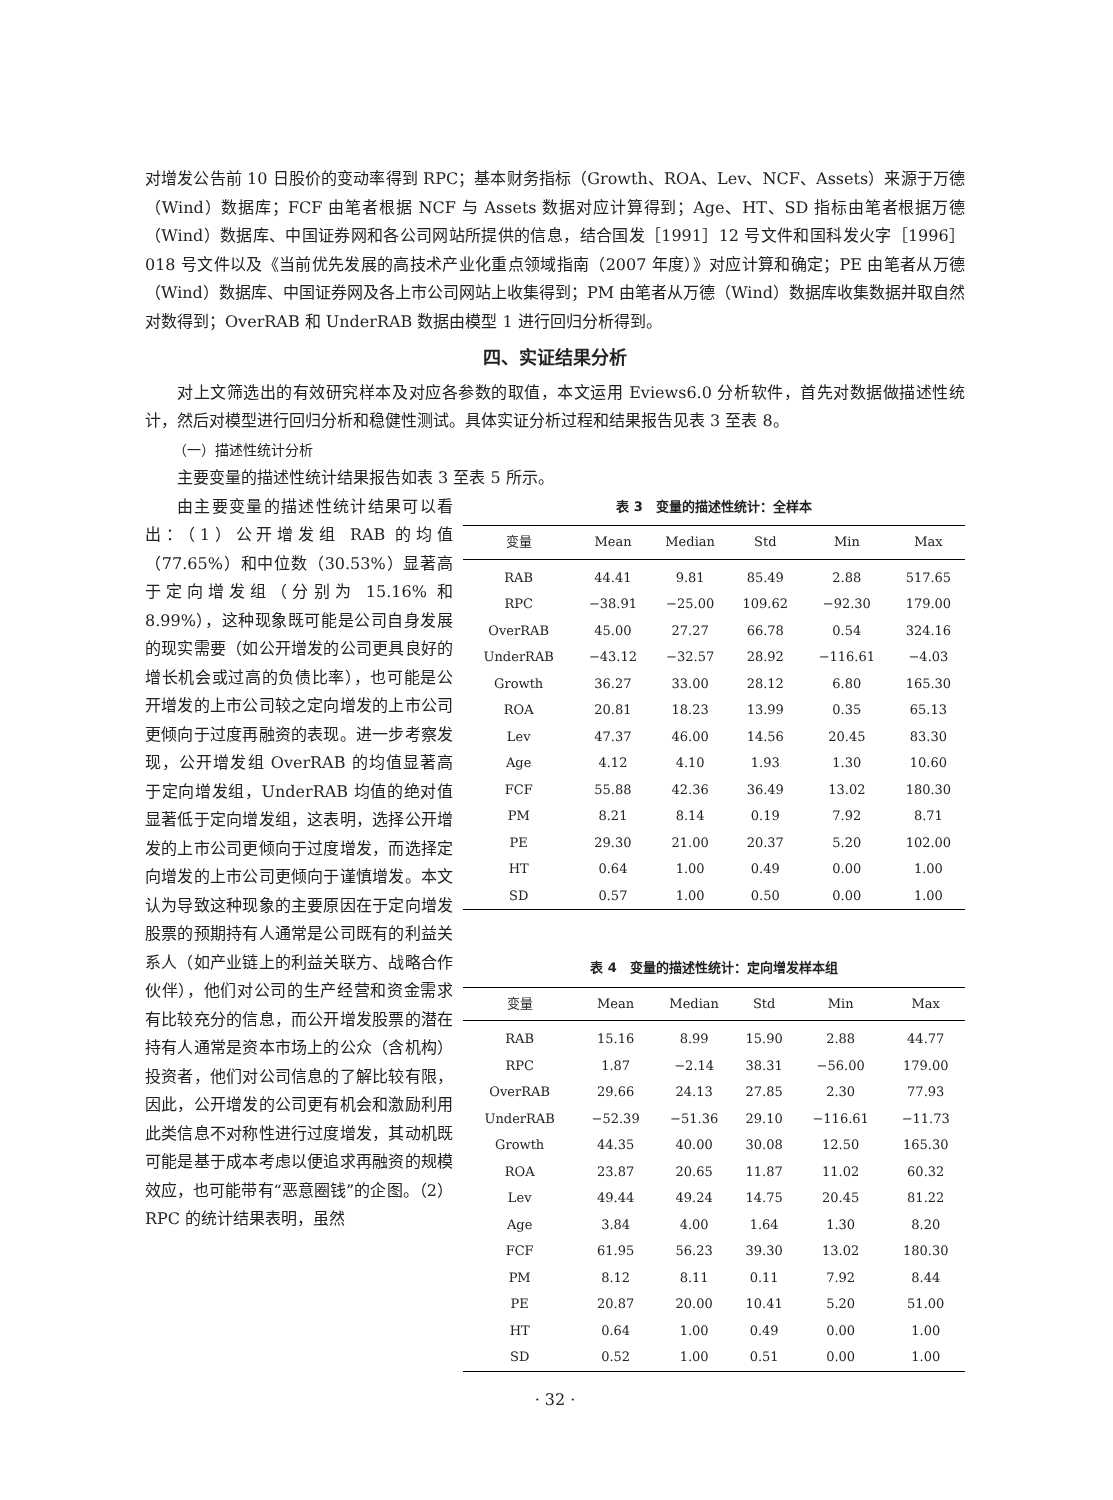对增发公告前 10 日股价的变动率得到 RPC；基本财务指标（Growth、ROA、Lev、NCF、Assets）来源于万德（Wind）数据库；FCF 由笔者根据 NCF 与 Assets 数据对应计算得到；Age、HT、SD 指标由笔者根据万德（Wind）数据库、中国证券网和各公司网站所提供的信息，结合国发［1991］12 号文件和国科发火字［1996］018 号文件以及《当前优先发展的高技术产业化重点领域指南（2007 年度）》对应计算和确定；PE 由笔者从万德（Wind）数据库、中国证券网及各上市公司网站上收集得到；PM 由笔者从万德（Wind）数据库收集数据并取自然对数得到；OverRAB 和 UnderRAB 数据由模型 1 进行回归分析得到。
四、实证结果分析
对上文筛选出的有效研究样本及对应各参数的取值，本文运用 Eviews6.0 分析软件，首先对数据做描述性统计，然后对模型进行回归分析和稳健性测试。具体实证分析过程和结果报告见表 3 至表 8。
（一）描述性统计分析
主要变量的描述性统计结果报告如表 3 至表 5 所示。
由主要变量的描述性统计结果可以看出：（1）公开增发组 RAB 的均值（77.65%）和中位数（30.53%）显著高于定向增发组（分别为 15.16% 和 8.99%），这种现象既可能是公司自身发展的现实需要（如公开增发的公司更具良好的增长机会或过高的负债比率），也可能是公开增发的上市公司较之定向增发的上市公司更倾向于过度再融资的表现。进一步考察发现，公开增发组 OverRAB 的均值显著高于定向增发组，UnderRAB 均值的绝对值显著低于定向增发组，这表明，选择公开增发的上市公司更倾向于过度增发，而选择定向增发的上市公司更倾向于谨慎增发。本文认为导致这种现象的主要原因在于定向增发股票的预期持有人通常是公司既有的利益关系人（如产业链上的利益关联方、战略合作伙伴），他们对公司的生产经营和资金需求有比较充分的信息，而公开增发股票的潜在持有人通常是资本市场上的公众（含机构）投资者，他们对公司信息的了解比较有限，因此，公开增发的公司更有机会和激励利用此类信息不对称性进行过度增发，其动机既可能是基于成本考虑以便追求再融资的规模效应，也可能带有“恶意圈钱”的企图。（2）RPC 的统计结果表明，虽然
表 3　变量的描述性统计：全样本
| 变量 | Mean | Median | Std | Min | Max |
| --- | --- | --- | --- | --- | --- |
| RAB | 44.41 | 9.81 | 85.49 | 2.88 | 517.65 |
| RPC | −38.91 | −25.00 | 109.62 | −92.30 | 179.00 |
| OverRAB | 45.00 | 27.27 | 66.78 | 0.54 | 324.16 |
| UnderRAB | −43.12 | −32.57 | 28.92 | −116.61 | −4.03 |
| Growth | 36.27 | 33.00 | 28.12 | 6.80 | 165.30 |
| ROA | 20.81 | 18.23 | 13.99 | 0.35 | 65.13 |
| Lev | 47.37 | 46.00 | 14.56 | 20.45 | 83.30 |
| Age | 4.12 | 4.10 | 1.93 | 1.30 | 10.60 |
| FCF | 55.88 | 42.36 | 36.49 | 13.02 | 180.30 |
| PM | 8.21 | 8.14 | 0.19 | 7.92 | 8.71 |
| PE | 29.30 | 21.00 | 20.37 | 5.20 | 102.00 |
| HT | 0.64 | 1.00 | 0.49 | 0.00 | 1.00 |
| SD | 0.57 | 1.00 | 0.50 | 0.00 | 1.00 |
表 4　变量的描述性统计：定向增发样本组
| 变量 | Mean | Median | Std | Min | Max |
| --- | --- | --- | --- | --- | --- |
| RAB | 15.16 | 8.99 | 15.90 | 2.88 | 44.77 |
| RPC | 1.87 | −2.14 | 38.31 | −56.00 | 179.00 |
| OverRAB | 29.66 | 24.13 | 27.85 | 2.30 | 77.93 |
| UnderRAB | −52.39 | −51.36 | 29.10 | −116.61 | −11.73 |
| Growth | 44.35 | 40.00 | 30.08 | 12.50 | 165.30 |
| ROA | 23.87 | 20.65 | 11.87 | 11.02 | 60.32 |
| Lev | 49.44 | 49.24 | 14.75 | 20.45 | 81.22 |
| Age | 3.84 | 4.00 | 1.64 | 1.30 | 8.20 |
| FCF | 61.95 | 56.23 | 39.30 | 13.02 | 180.30 |
| PM | 8.12 | 8.11 | 0.11 | 7.92 | 8.44 |
| PE | 20.87 | 20.00 | 10.41 | 5.20 | 51.00 |
| HT | 0.64 | 1.00 | 0.49 | 0.00 | 1.00 |
| SD | 0.52 | 1.00 | 0.51 | 0.00 | 1.00 |
· 32 ·